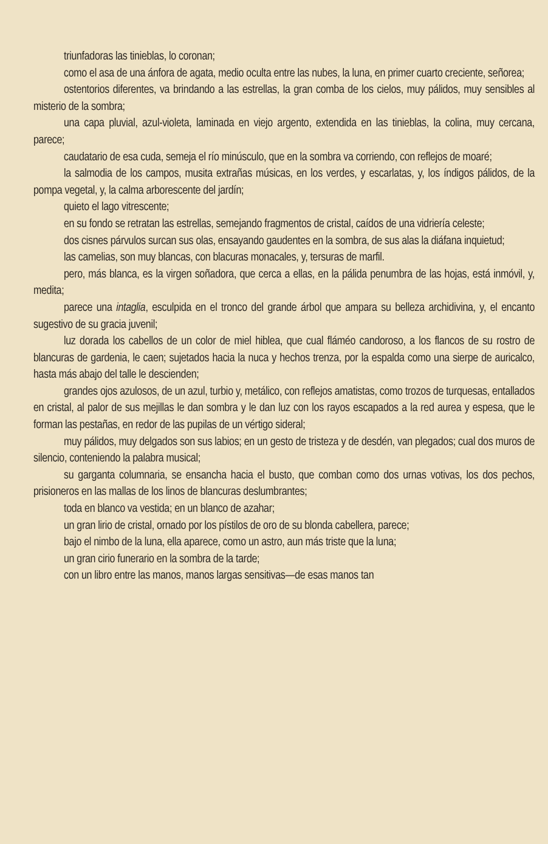triunfadoras las tinieblas, lo coronan;
como el asa de una ánfora de agata, medio oculta entre las nubes, la luna, en primer cuarto creciente, señorea;
ostentorios diferentes, va brindando a las estrellas, la gran comba de los cielos, muy pálidos, muy sensibles al misterio de la sombra;
una capa pluvial, azul-violeta, laminada en viejo argento, extendida en las tinieblas, la colina, muy cercana, parece;
caudatario de esa cuda, semeja el río minúsculo, que en la sombra va corriendo, con reflejos de moaré;
la salmodia de los campos, musita extrañas músicas, en los verdes, y escarlatas, y, los índigos pálidos, de la pompa vegetal, y, la calma arborescente del jardín;
quieto el lago vitrescente;
en su fondo se retratan las estrellas, semejando fragmentos de cristal, caídos de una vidriería celeste;
dos cisnes párvulos surcan sus olas, ensayando gaudentes en la sombra, de sus alas la diáfana inquietud;
las camelias, son muy blancas, con blacuras monacales, y, tersuras de marfil.
pero, más blanca, es la virgen soñadora, que cerca a ellas, en la pálida penumbra de las hojas, está inmóvil, y, medita;
parece una intaglia, esculpida en el tronco del grande árbol que ampara su belleza archidivina, y, el encanto sugestivo de su gracia juvenil;
luz dorada los cabellos de un color de miel hiblea, que cual fláméo candoroso, a los flancos de su rostro de blancuras de gardenia, le caen; sujetados hacia la nuca y hechos trenza, por la espalda como una sierpe de auricalco, hasta más abajo del talle le descienden;
grandes ojos azulosos, de un azul, turbio y, metálico, con reflejos amatistas, como trozos de turquesas, entallados en cristal, al palor de sus mejillas le dan sombra y le dan luz con los rayos escapados a la red aurea y espesa, que le forman las pestañas, en redor de las pupilas de un vértigo sideral;
muy pálidos, muy delgados son sus labios; en un gesto de tristeza y de desdén, van plegados; cual dos muros de silencio, conteniendo la palabra musical;
su garganta columnaria, se ensancha hacia el busto, que comban como dos urnas votivas, los dos pechos, prisioneros en las mallas de los linos de blancuras deslumbrantes;
toda en blanco va vestida; en un blanco de azahar;
un gran lirio de cristal, ornado por los pístilos de oro de su blonda cabellera, parece;
bajo el nimbo de la luna, ella aparece, como un astro, aun más triste que la luna;
un gran cirio funerario en la sombra de la tarde;
con un libro entre las manos, manos largas sensitivas—de esas manos tan